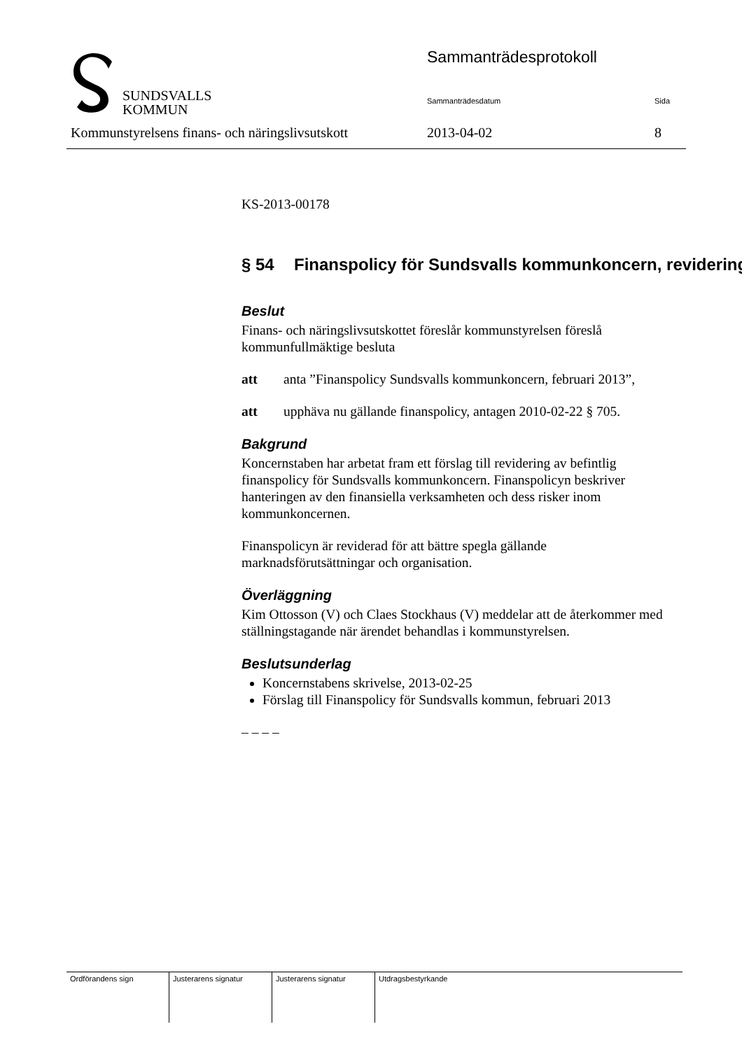SUNDSVALLS
KOMMUN
Sammanträdesprotokoll
Sammanträdesdatum Sida
Kommunstyrelsens finans- och näringslivsutskott 2013-04-02 8
KS-2013-00178
§ 54 Finanspolicy för Sundsvalls kommunkoncern, revidering
Beslut
Finans- och näringslivsutskottet föreslår kommunstyrelsen föreslå kommunfullmäktige besluta
att anta ”Finanspolicy Sundsvalls kommunkoncern, februari 2013”,
att upphäva nu gällande finanspolicy, antagen 2010-02-22 § 705.
Bakgrund
Koncernstaben har arbetat fram ett förslag till revidering av befintlig finanspolicy för Sundsvalls kommunkoncern. Finanspolicyn beskriver hanteringen av den finansiella verksamheten och dess risker inom kommunkoncernen.
Finanspolicyn är reviderad för att bättre spegla gällande marknadsförutsättningar och organisation.
Överläggning
Kim Ottosson (V) och Claes Stockhaus (V) meddelar att de återkommer med ställningstagande när ärendet behandlas i kommunstyrelsen.
Beslutsunderlag
Koncernstabens skrivelse, 2013-02-25
Förslag till Finanspolicy för Sundsvalls kommun, februari 2013
– – – –
| Ordförandens sign | Justerarens signatur | Justerarens signatur | Utdragsbestyrkande |